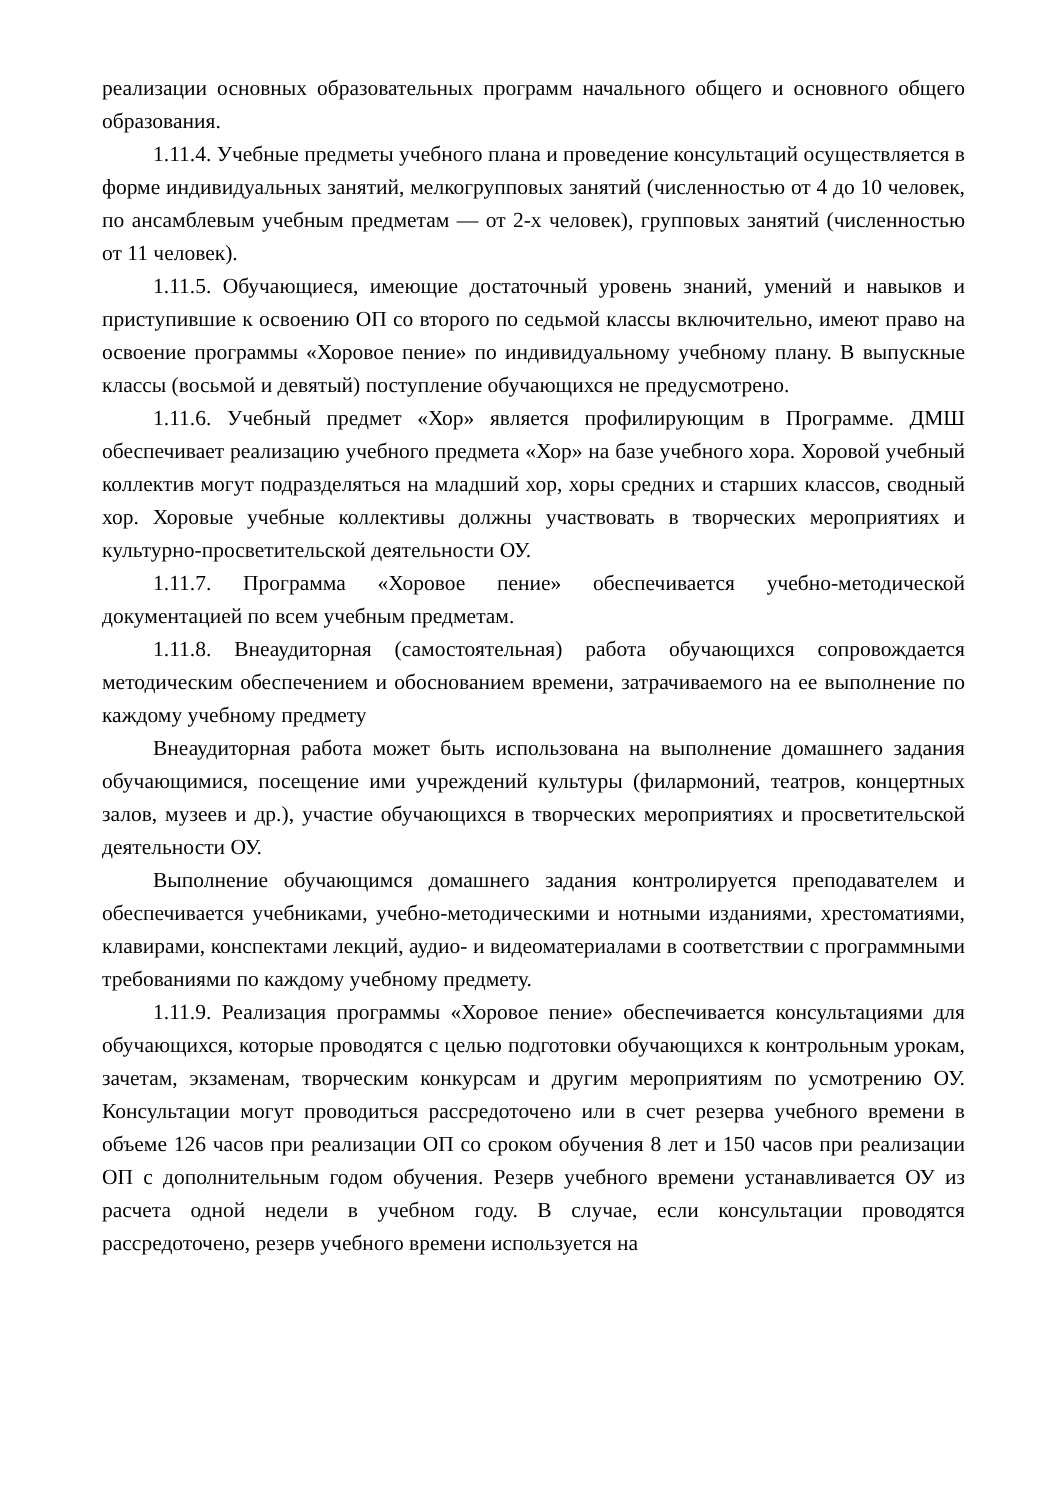реализации основных образовательных программ начального общего и основного общего образования.
1.11.4. Учебные предметы учебного плана и проведение консультаций осуществляется в форме индивидуальных занятий, мелкогрупповых занятий (численностью от 4 до 10 человек, по ансамблевым учебным предметам — от 2-х человек), групповых занятий (численностью от 11 человек).
1.11.5. Обучающиеся, имеющие достаточный уровень знаний, умений и навыков и приступившие к освоению ОП со второго по седьмой классы включительно, имеют право на освоение программы «Хоровое пение» по индивидуальному учебному плану. В выпускные классы (восьмой и девятый) поступление обучающихся не предусмотрено.
1.11.6. Учебный предмет «Хор» является профилирующим в Программе. ДМШ обеспечивает реализацию учебного предмета «Хор» на базе учебного хора. Хоровой учебный коллектив могут подразделяться на младший хор, хоры средних и старших классов, сводный хор. Хоровые учебные коллективы должны участвовать в творческих мероприятиях и культурно-просветительской деятельности ОУ.
1.11.7. Программа «Хоровое пение» обеспечивается учебно-методической документацией по всем учебным предметам.
1.11.8. Внеаудиторная (самостоятельная) работа обучающихся сопровождается методическим обеспечением и обоснованием времени, затрачиваемого на ее выполнение по каждому учебному предмету
Внеаудиторная работа может быть использована на выполнение домашнего задания обучающимися, посещение ими учреждений культуры (филармоний, театров, концертных залов, музеев и др.), участие обучающихся в творческих мероприятиях и просветительской деятельности ОУ.
Выполнение обучающимся домашнего задания контролируется преподавателем и обеспечивается учебниками, учебно-методическими и нотными изданиями, хрестоматиями, клавирами, конспектами лекций, аудио- и видеоматериалами в соответствии с программными требованиями по каждому учебному предмету.
1.11.9. Реализация программы «Хоровое пение» обеспечивается консультациями для обучающихся, которые проводятся с целью подготовки обучающихся к контрольным урокам, зачетам, экзаменам, творческим конкурсам и другим мероприятиям по усмотрению ОУ. Консультации могут проводиться рассредоточено или в счет резерва учебного времени в объеме 126 часов при реализации ОП со сроком обучения 8 лет и 150 часов при реализации ОП с дополнительным годом обучения. Резерв учебного времени устанавливается ОУ из расчета одной недели в учебном году. В случае, если консультации проводятся рассредоточено, резерв учебного времени используется на